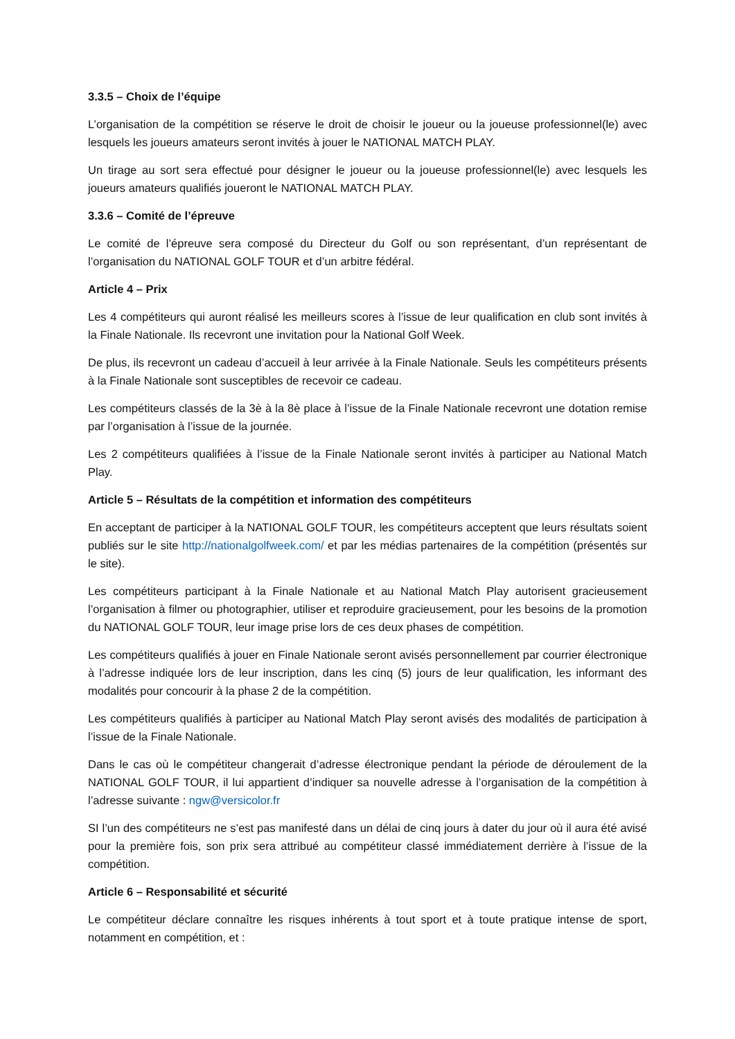3.3.5 – Choix de l’équipe
L’organisation de la compétition se réserve le droit de choisir le joueur ou la joueuse professionnel(le) avec lesquels les joueurs amateurs seront invités à jouer le NATIONAL MATCH PLAY.
Un tirage au sort sera effectué pour désigner le joueur ou la joueuse professionnel(le) avec lesquels les joueurs amateurs qualifiés joueront le NATIONAL MATCH PLAY.
3.3.6 – Comité de l’épreuve
Le comité de l’épreuve sera composé du Directeur du Golf ou son représentant, d’un représentant de l’organisation du NATIONAL GOLF TOUR et d’un arbitre fédéral.
Article 4 – Prix
Les 4 compétiteurs qui auront réalisé les meilleurs scores à l’issue de leur qualification en club sont invités à la Finale Nationale. Ils recevront une invitation pour la National Golf Week.
De plus, ils recevront un cadeau d’accueil à leur arrivée à la Finale Nationale. Seuls les compétiteurs présents à la Finale Nationale sont susceptibles de recevoir ce cadeau.
Les compétiteurs classés de la 3è à la 8è place à l’issue de la Finale Nationale recevront une dotation remise par l’organisation à l’issue de la journée.
Les 2 compétiteurs qualifiées à l’issue de la Finale Nationale seront invités à participer au National Match Play.
Article 5 – Résultats de la compétition et information des compétiteurs
En acceptant de participer à la NATIONAL GOLF TOUR, les compétiteurs acceptent que leurs résultats soient publiés sur le site http://nationalgolfweek.com/ et par les médias partenaires de la compétition (présentés sur le site).
Les compétiteurs participant à la Finale Nationale et au National Match Play autorisent gracieusement l’organisation à filmer ou photographier, utiliser et reproduire gracieusement, pour les besoins de la promotion du NATIONAL GOLF TOUR, leur image prise lors de ces deux phases de compétition.
Les compétiteurs qualifiés à jouer en Finale Nationale seront avisés personnellement par courrier électronique à l’adresse indiquée lors de leur inscription, dans les cinq (5) jours de leur qualification, les informant des modalités pour concourir à la phase 2 de la compétition.
Les compétiteurs qualifiés à participer au National Match Play seront avisés des modalités de participation à l’issue de la Finale Nationale.
Dans le cas où le compétiteur changerait d’adresse électronique pendant la période de déroulement de la NATIONAL GOLF TOUR, il lui appartient d’indiquer sa nouvelle adresse à l’organisation de la compétition à l’adresse suivante : ngw@versicolor.fr
SI l’un des compétiteurs ne s’est pas manifesté dans un délai de cinq jours à dater du jour où il aura été avisé pour la première fois, son prix sera attribué au compétiteur classé immédiatement derrière à l’issue de la compétition.
Article 6 – Responsabilité et sécurité
Le compétiteur déclare connaître les risques inhérents à tout sport et à toute pratique intense de sport, notamment en compétition, et :